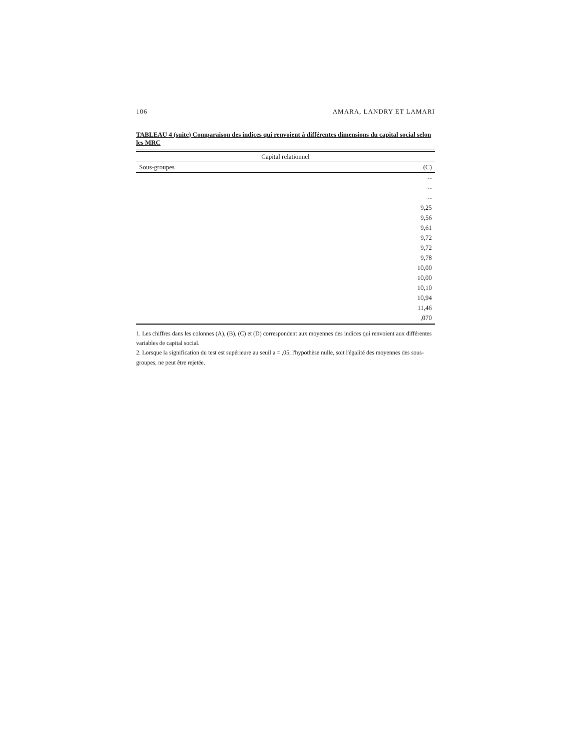106 AMARA, LANDRY ET LAMARI
TABLEAU 4 (suite) Comparaison des indices qui renvoient à différentes dimensions du capital social selon les MRC
| Capital relationnel | |
| --- | --- |
| Sous-groupes | (C) |
| | -- |
| | -- |
| | -- |
| | 9,25 |
| | 9,56 |
| | 9,61 |
| | 9,72 |
| | 9,72 |
| | 9,78 |
| | 10,00 |
| | 10,00 |
| | 10,10 |
| | 10,94 |
| | 11,46 |
| | ,070 |
1. Les chiffres dans les colonnes (A), (B), (C) et (D) correspondent aux moyennes des indices qui renvoient aux différentes variables de capital social.
2. Lorsque la signification du test est supérieure au seuil a = ,05, l'hypothèse nulle, soit l'égalité des moyennes des sous-groupes, ne peut être rejetée.